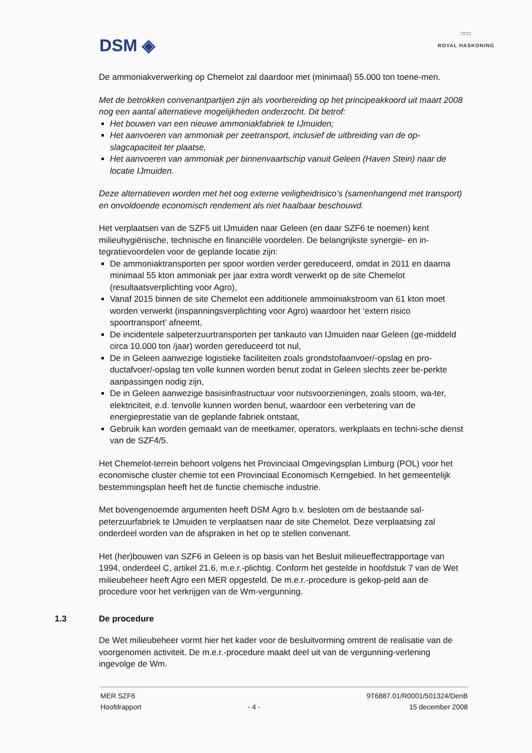DSM ◈
□□□
ROYAL HASKONING
De ammoniakverwerking op Chemelot zal daardoor met (minimaal) 55.000 ton toene-men.
Met de betrokken convenantpartijen zijn als voorbereiding op het principeakkoord uit maart 2008 nog een aantal alternatieve mogelijkheden onderzocht. Dit betrof:
Het bouwen van een nieuwe ammoniakfabriek te IJmuiden;
Het aanvoeren van ammoniak per zeetransport, inclusief de uitbreiding van de op-slagcapaciteit ter plaatse,
Het aanvoeren van ammoniak per binnenvaartschip vanuit Geleen (Haven Stein) naar de locatie IJmuiden.
Deze alternatieven worden met het oog externe veiligheidrisico’s (samenhangend met transport) en onvoldoende economisch rendement als niet haalbaar beschouwd.
Het verplaatsen van de SZF5 uit IJmuiden naar Geleen (en daar SZF6 te noemen) kent milieuhygiënische, technische en financiële voordelen. De belangrijkste synergie- en in-tegratievoordelen voor de geplande locatie zijn:
De ammoniaktransporten per spoor worden verder gereduceerd, omdat in 2011 en daarna minimaal 55 kton ammoniak per jaar extra wordt verwerkt op de site Chemelot (resultaatsverplichting voor Agro),
Vanaf 2015 binnen de site Chemelot een additionele ammoiniakstroom van 61 kton moet worden verwerkt (inspanningsverplichting voor Agro) waardoor het ‘extern risico spoortransport’ afneemt,
De incidentele salpeterzuurtransporten per tankauto van IJmuiden naar Geleen (ge-middeld circa 10.000 ton /jaar) worden gereduceerd tot nul,
De in Geleen aanwezige logistieke faciliteiten zoals grondstofaanvoer/-opslag en pro-ductafvoer/-opslag ten volle kunnen worden benut zodat in Geleen slechts zeer be-perkte aanpassingen nodig zijn,
De in Geleen aanwezige basisinfrastructuur voor nutsvoorzieningen, zoals stoom, wa-ter, elektriciteit, e.d. tenvolle kunnen worden benut, waardoor een verbetering van de energieprestatie van de geplande fabriek ontstaat,
Gebruik kan worden gemaakt van de meetkamer, operators, werkplaats en techni-sche dienst van de SZF4/5.
Het Chemelot-terrein behoort volgens het Provinciaal Omgevingsplan Limburg (POL) voor het economische cluster chemie tot een Provinciaal Economisch Kerngebied. In het gemeentelijk bestemmingsplan heeft het de functie chemische industrie.
Met bovengenoemde argumenten heeft DSM Agro b.v. besloten om de bestaande sal-peterzuurfabriek te IJmuiden te verplaatsen naar de site Chemelot. Deze verplaatsing zal onderdeel worden van de afspraken in het op te stellen convenant.
Het (her)bouwen van SZF6 in Geleen is op basis van het Besluit milieueffectrapportage van 1994, onderdeel C, artikel 21.6, m.e.r.-plichtig. Conform het gestelde in hoofdstuk 7 van de Wet milieubeheer heeft Agro een MER opgesteld. De m.e.r.-procedure is gekop-peld aan de procedure voor het verkrijgen van de Wm-vergunning.
1.3 De procedure
De Wet milieubeheer vormt hier het kader voor de besluitvorming omtrent de realisatie van de voorgenomen activiteit. De m.e.r.-procedure maakt deel uit van de vergunning-verlening ingevolge de Wm.
MER SZF6
Hoofdrapport
- 4 - 9T6887.01/R0001/501324/DenB
15 december 2008